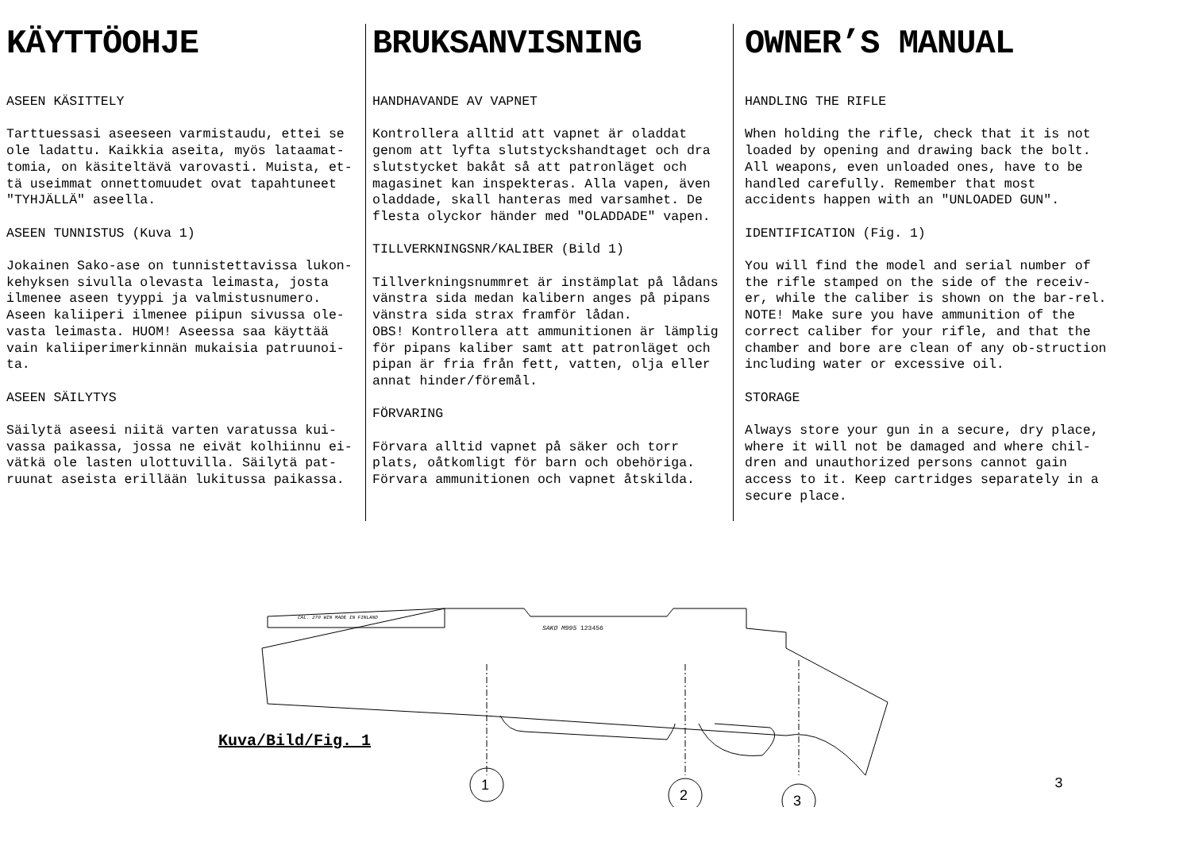KÄYTTÖOHJE
ASEEN KÄSITTELY
Tarttuessasi aseeseen varmistaudu, ettei se ole ladattu. Kaikkia aseita, myös lataamat-tomia, on käsiteltävä varovasti. Muista, et-tä useimmat onnettomuudet ovat tapahtuneet "TYHJÄLLÄ" aseella.
ASEEN TUNNISTUS (Kuva 1)
Jokainen Sako-ase on tunnistettavissa lukon-kehyksen sivulla olevasta leimasta, josta ilmenee aseen tyyppi ja valmistusnumero. Aseen kaliiperi ilmenee piipun sivussa ole-vasta leimasta. HUOM! Aseessa saa käyttää vain kaliiperimerkinnän mukaisia patruunoi-ta.
ASEEN SÄILYTYS
Säilytä aseesi niitä varten varatussa kui-vassa paikassa, jossa ne eivät kolhiinnu ei-vätkä ole lasten ulottuvilla. Säilytä pat-ruunat aseista erillään lukitussa paikassa.
BRUKSANVISNING
HANDHAVANDE AV VAPNET
Kontrollera alltid att vapnet är oladdat genom att lyfta slutstyckshandtaget och dra slutstycket bakåt så att patronläget och magasinet kan inspekteras. Alla vapen, även oladdade, skall hanteras med varsamhet. De flesta olyckor händer med "OLADDADE" vapen.
TILLVERKNINGSNR/KALIBER (Bild 1)
Tillverkningsnummret är instämplat på lådans vänstra sida medan kalibern anges på pipans vänstra sida strax framför lådan.
OBS! Kontrollera att ammunitionen är lämplig för pipans kaliber samt att patronläget och pipan är fria från fett, vatten, olja eller annat hinder/föremål.
FÖRVARING
Förvara alltid vapnet på säker och torr plats, oåtkomligt för barn och obehöriga. Förvara ammunitionen och vapnet åtskilda.
OWNER’S MANUAL
HANDLING THE RIFLE
When holding the rifle, check that it is not loaded by opening and drawing back the bolt. All weapons, even unloaded ones, have to be handled carefully. Remember that most accidents happen with an "UNLOADED GUN".
IDENTIFICATION (Fig. 1)
You will find the model and serial number of the rifle stamped on the side of the receiv-er, while the caliber is shown on the bar-rel. NOTE! Make sure you have ammunition of the correct caliber for your rifle, and that the chamber and bore are clean of any ob-struction including water or excessive oil.
STORAGE
Always store your gun in a secure, dry place, where it will not be damaged and where chil-dren and unauthorized persons cannot gain access to it. Keep cartridges separately in a secure place.
CAL. 270 WIN MADE IN FINLAND
SAKO M995 123456
1
2 3
Kuva/Bild/Fig. 1
3